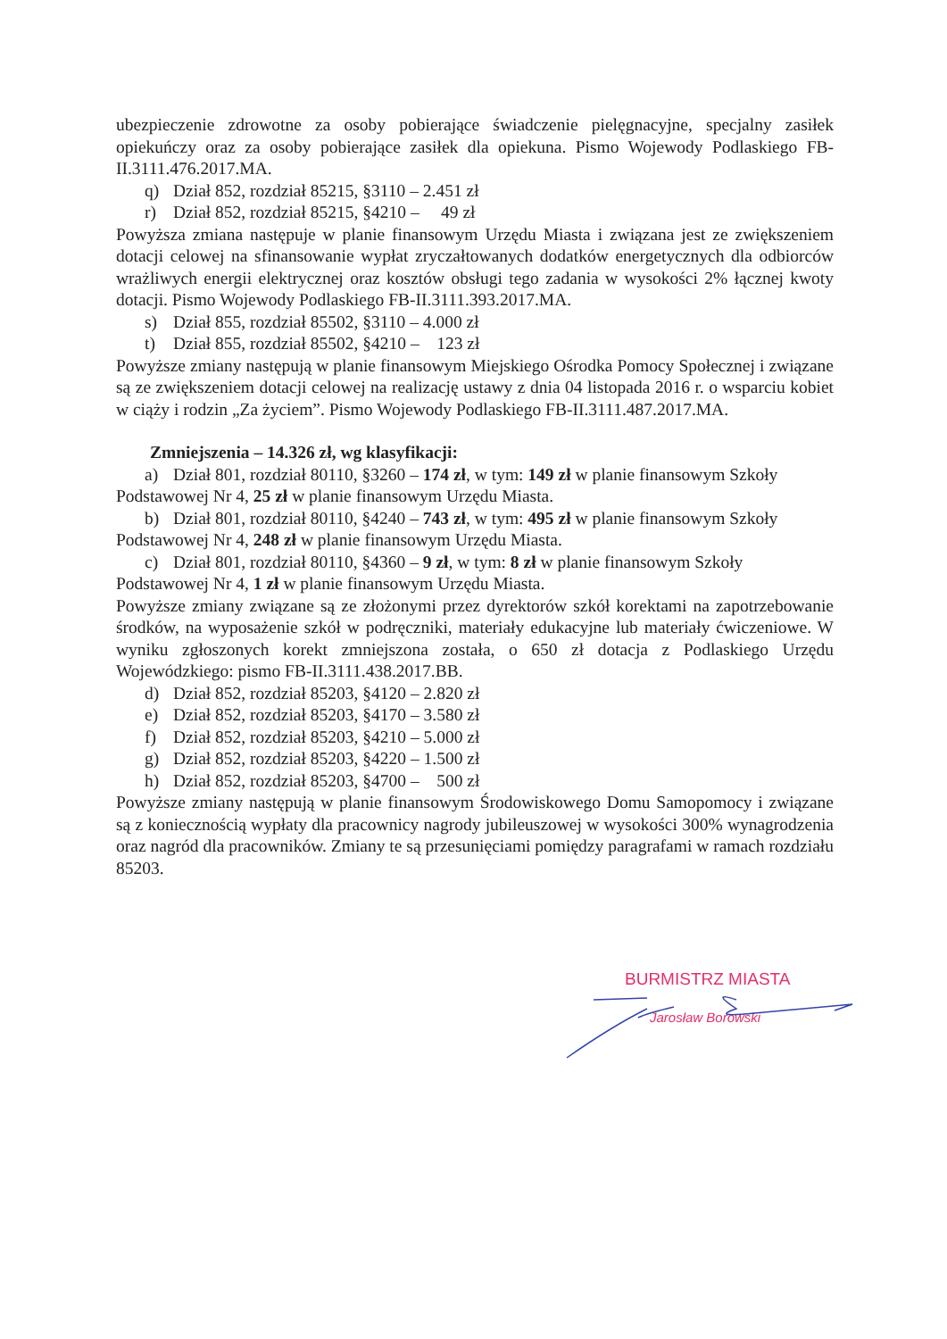ubezpieczenie zdrowotne za osoby pobierające świadczenie pielęgnacyjne, specjalny zasiłek opiekuńczy oraz za osoby pobierające zasiłek dla opiekuna. Pismo Wojewody Podlaskiego FB-II.3111.476.2017.MA.
q) Dział 852, rozdział 85215, §3110 – 2.451 zł
r) Dział 852, rozdział 85215, §4210 – 49 zł
Powyższa zmiana następuje w planie finansowym Urzędu Miasta i związana jest ze zwiększeniem dotacji celowej na sfinansowanie wypłat zryczałtowanych dodatków energetycznych dla odbiorców wrażliwych energii elektrycznej oraz kosztów obsługi tego zadania w wysokości 2% łącznej kwoty dotacji. Pismo Wojewody Podlaskiego FB-II.3111.393.2017.MA.
s) Dział 855, rozdział 85502, §3110 – 4.000 zł
t) Dział 855, rozdział 85502, §4210 – 123 zł
Powyższe zmiany następują w planie finansowym Miejskiego Ośrodka Pomocy Społecznej i związane są ze zwiększeniem dotacji celowej na realizację ustawy z dnia 04 listopada 2016 r. o wsparciu kobiet w ciąży i rodzin „Za życiem”. Pismo Wojewody Podlaskiego FB-II.3111.487.2017.MA.
Zmniejszenia – 14.326 zł, wg klasyfikacji:
a) Dział 801, rozdział 80110, §3260 – 174 zł, w tym: 149 zł w planie finansowym Szkoły
Podstawowej Nr 4, 25 zł w planie finansowym Urzędu Miasta.
b) Dział 801, rozdział 80110, §4240 – 743 zł, w tym: 495 zł w planie finansowym Szkoły
Podstawowej Nr 4, 248 zł w planie finansowym Urzędu Miasta.
c) Dział 801, rozdział 80110, §4360 – 9 zł, w tym: 8 zł w planie finansowym Szkoły
Podstawowej Nr 4, 1 zł w planie finansowym Urzędu Miasta.
Powyższe zmiany związane są ze złożonymi przez dyrektorów szkół korektami na zapotrzebowanie środków, na wyposażenie szkół w podręczniki, materiały edukacyjne lub materiały ćwiczeniowe. W wyniku zgłoszonych korekt zmniejszona została, o 650 zł dotacja z Podlaskiego Urzędu Wojewódzkiego: pismo FB-II.3111.438.2017.BB.
d) Dział 852, rozdział 85203, §4120 – 2.820 zł
e) Dział 852, rozdział 85203, §4170 – 3.580 zł
f) Dział 852, rozdział 85203, §4210 – 5.000 zł
g) Dział 852, rozdział 85203, §4220 – 1.500 zł
h) Dział 852, rozdział 85203, §4700 – 500 zł
Powyższe zmiany następują w planie finansowym Środowiskowego Domu Samopomocy i związane są z koniecznością wypłaty dla pracownicy nagrody jubileuszowej w wysokości 300% wynagrodzenia oraz nagród dla pracowników. Zmiany te są przesunięciami pomiędzy paragrafami w ramach rozdziału 85203.
BURMISTRZ MIASTA
Jarosław Borowski